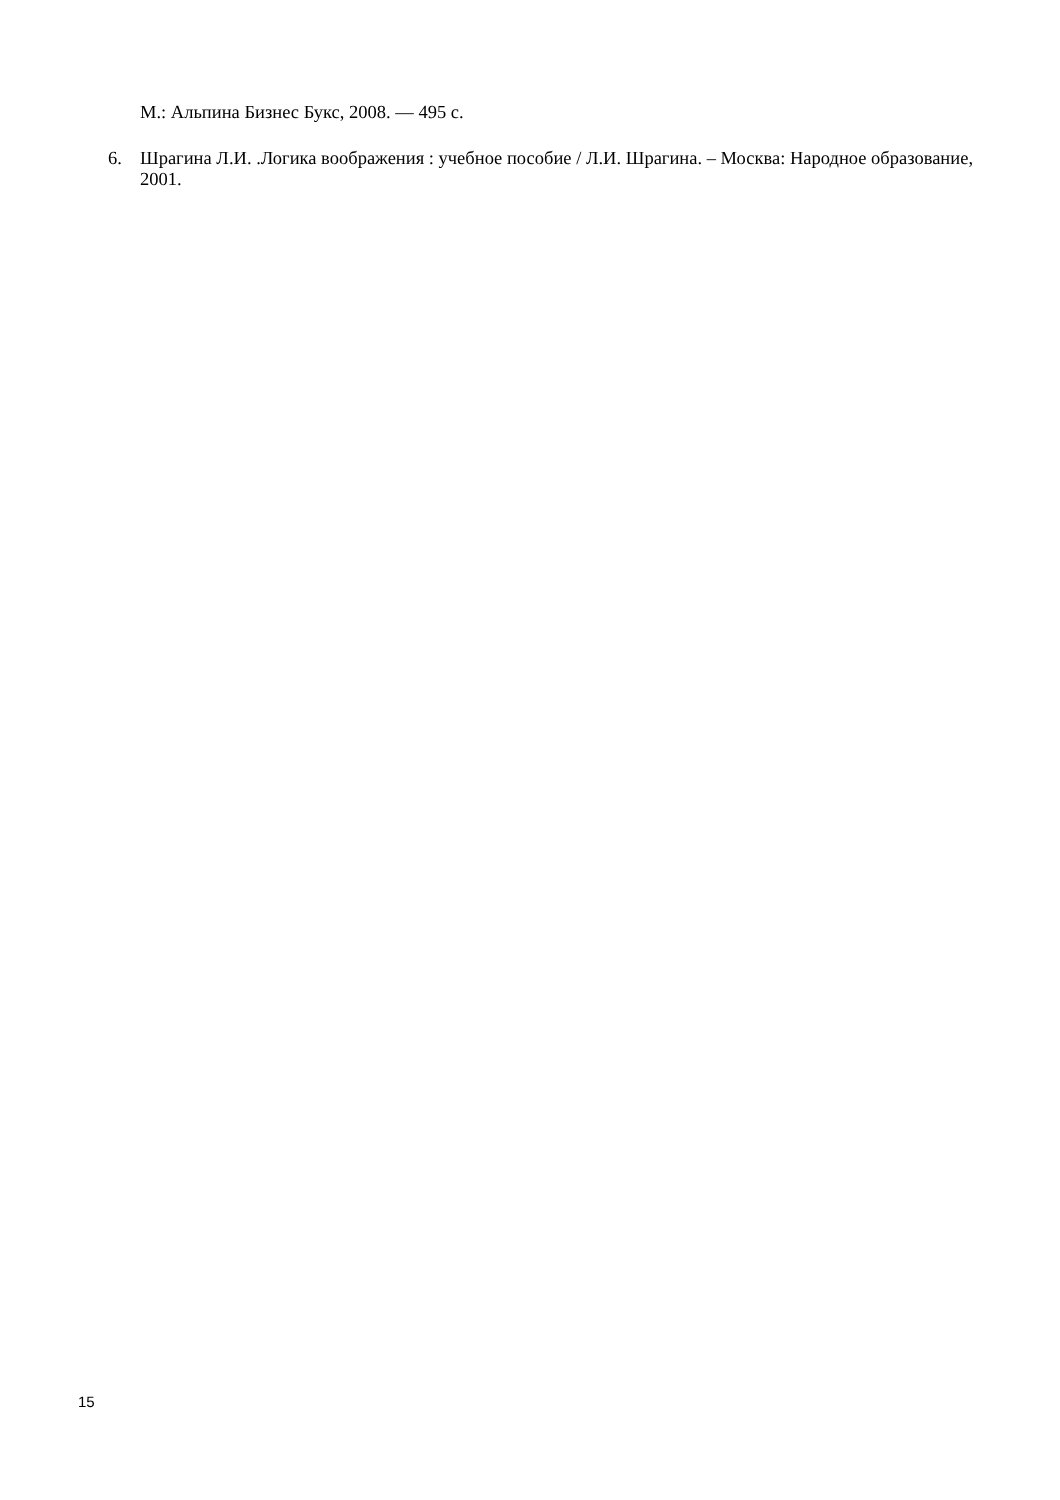М.: Альпина Бизнес Букс, 2008. — 495 с.
6. Шрагина Л.И. .Логика воображения : учебное пособие / Л.И. Шрагина. – Москва: Народное образование, 2001.
15